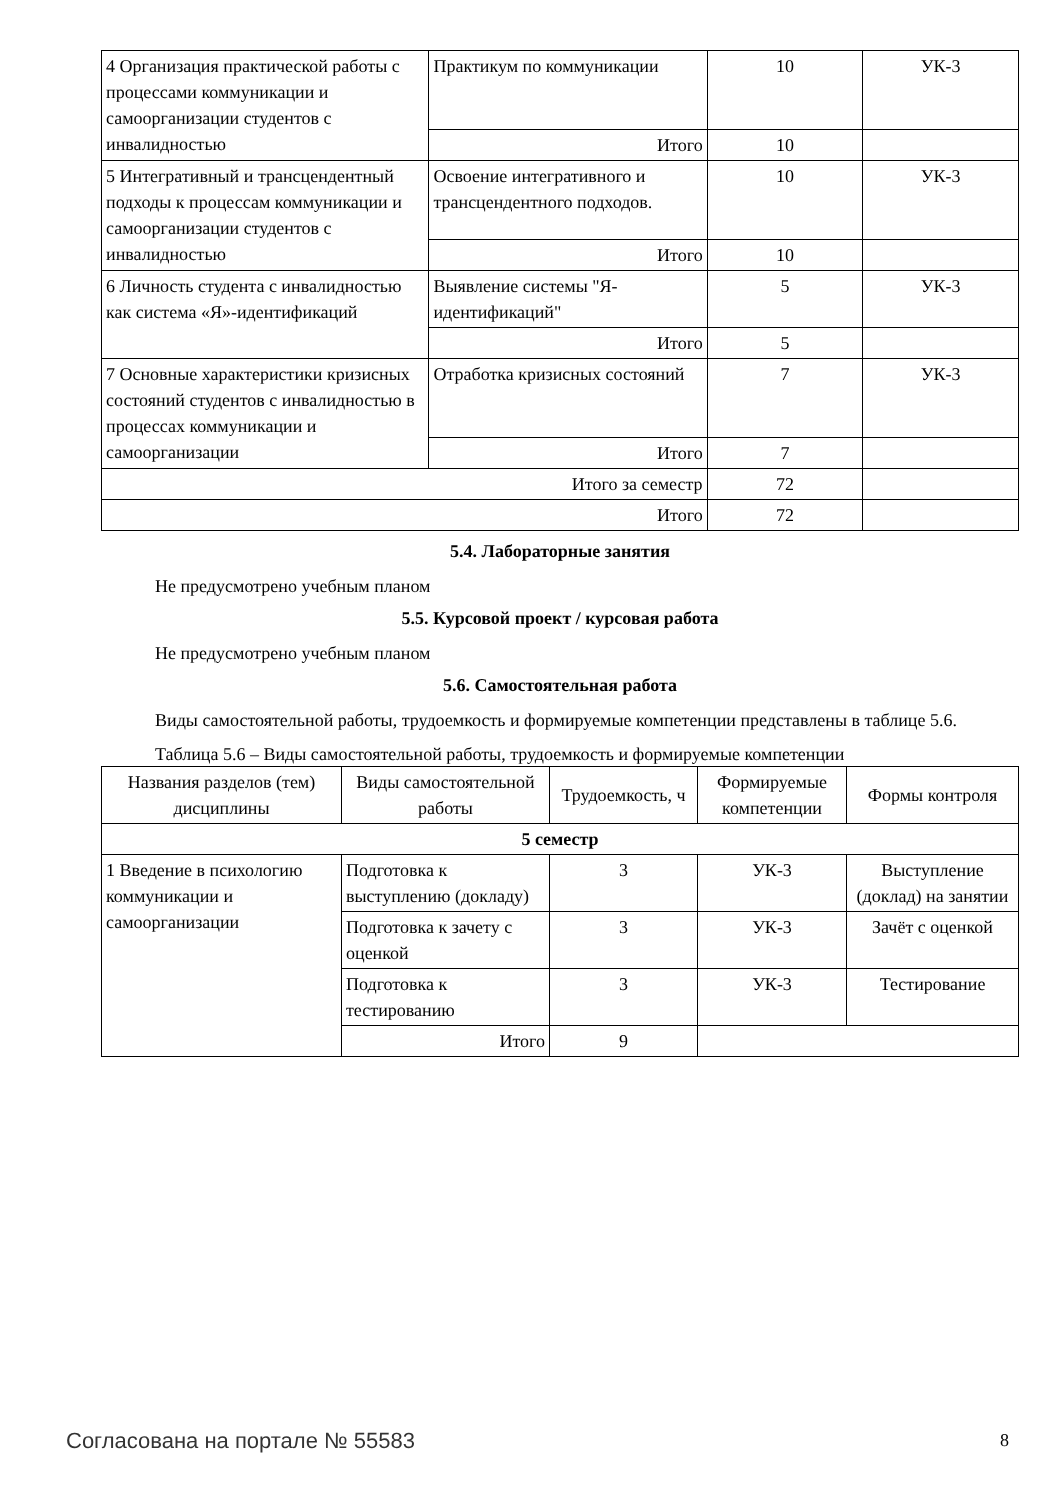| 4 Организация практической работы с процессами коммуникации и самоорганизации студентов с инвалидностью | Практикум по коммуникации | 10 | УК-3 |
| | Итого | 10 | |
| 5 Интегративный и трансцендентный подходы к процессам коммуникации и самоорганизации студентов с инвалидностью | Освоение интегративного и трансцендентного подходов. | 10 | УК-3 |
| | Итого | 10 | |
| 6 Личность студента с инвалидностью как система «Я»-идентификаций | Выявление системы "Я-идентификаций" | 5 | УК-3 |
| | Итого | 5 | |
| 7 Основные характеристики кризисных состояний студентов с инвалидностью в процессах коммуникации и самоорганизации | Отработка кризисных состояний | 7 | УК-3 |
| | Итого | 7 | |
| Итого за семестр | | 72 | |
| Итого | | 72 | |
5.4. Лабораторные занятия
Не предусмотрено учебным планом
5.5. Курсовой проект / курсовая работа
Не предусмотрено учебным планом
5.6. Самостоятельная работа
Виды самостоятельной работы, трудоемкость и формируемые компетенции представлены в таблице 5.6.
Таблица 5.6 – Виды самостоятельной работы, трудоемкость и формируемые компетенции
| Названия разделов (тем) дисциплины | Виды самостоятельной работы | Трудоемкость, ч | Формируемые компетенции | Формы контроля |
| --- | --- | --- | --- | --- |
| 5 семестр | | | | |
| 1 Введение в психологию коммуникации и самоорганизации | Подготовка к выступлению (докладу) | 3 | УК-3 | Выступление (доклад) на занятии |
| | Подготовка к зачету с оценкой | 3 | УК-3 | Зачёт с оценкой |
| | Подготовка к тестированию | 3 | УК-3 | Тестирование |
| | Итого | 9 | | |
Согласована на портале № 55583 8